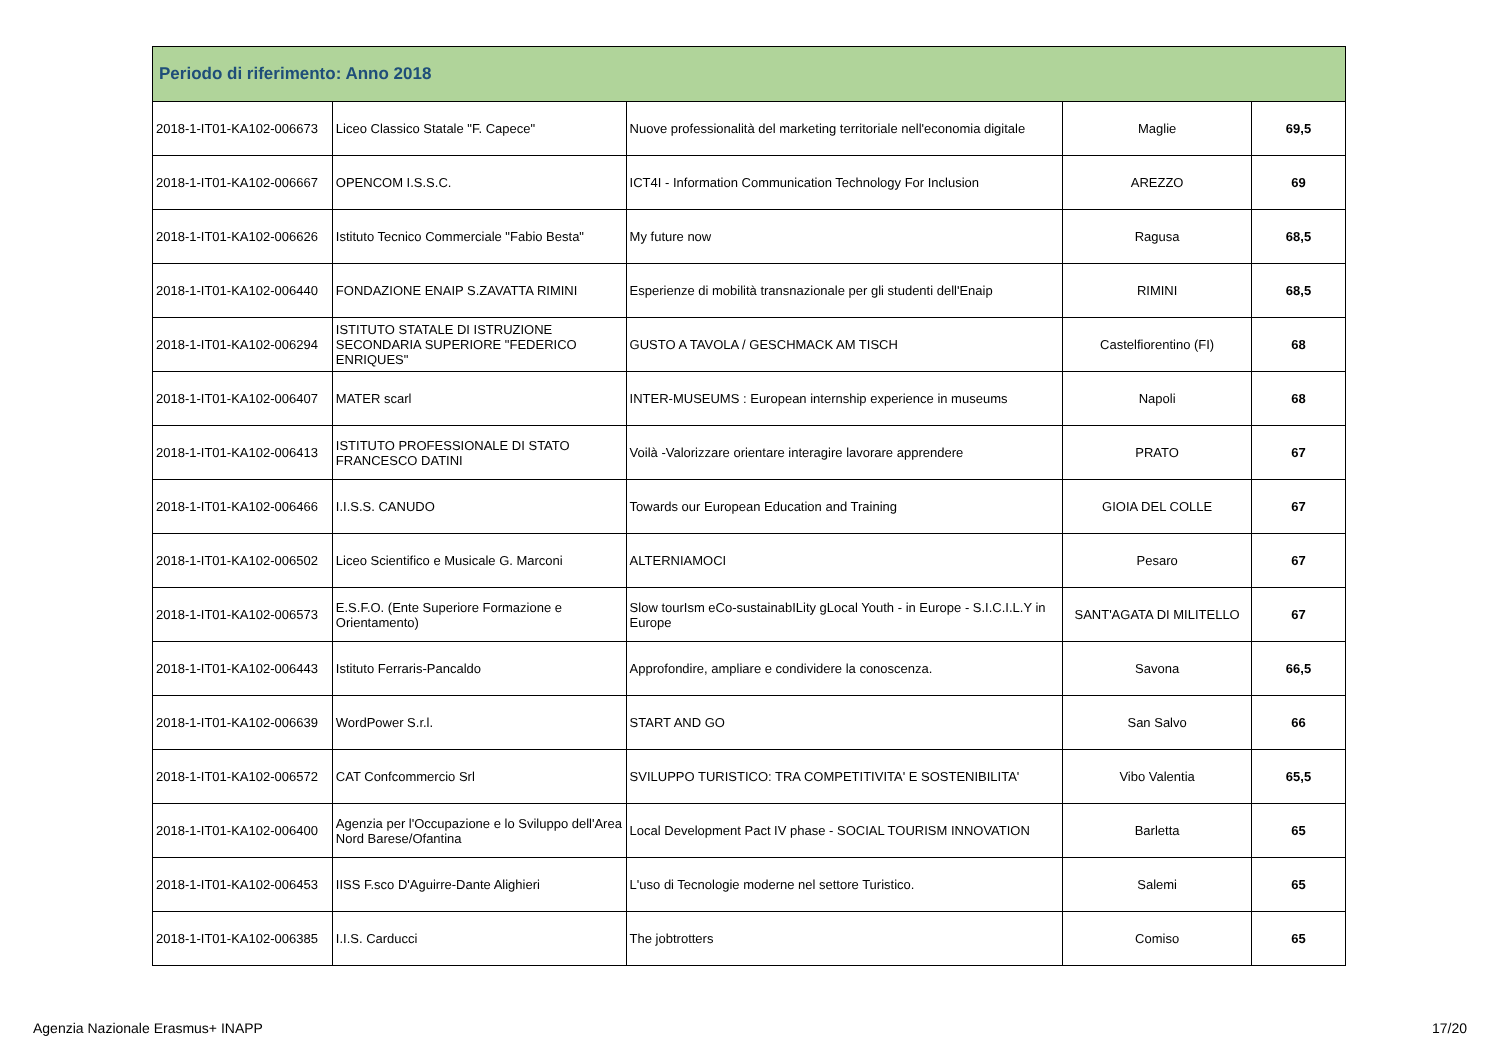| Periodo di riferimento: Anno 2018 | | | | |
| --- | --- | --- | --- | --- |
| 2018-1-IT01-KA102-006673 | Liceo Classico Statale "F. Capece" | Nuove professionalità del marketing territoriale nell'economia digitale | Maglie | 69,5 |
| 2018-1-IT01-KA102-006667 | OPENCOM I.S.S.C. | ICT4I - Information Communication Technology For Inclusion | AREZZO | 69 |
| 2018-1-IT01-KA102-006626 | Istituto Tecnico Commerciale "Fabio Besta" | My future now | Ragusa | 68,5 |
| 2018-1-IT01-KA102-006440 | FONDAZIONE ENAIP S.ZAVATTA RIMINI | Esperienze di mobilità transnazionale per gli studenti dell'Enaip | RIMINI | 68,5 |
| 2018-1-IT01-KA102-006294 | ISTITUTO STATALE DI ISTRUZIONE SECONDARIA SUPERIORE "FEDERICO ENRIQUES" | GUSTO A TAVOLA / GESCHMACK AM TISCH | Castelfiorentino (FI) | 68 |
| 2018-1-IT01-KA102-006407 | MATER scarl | INTER-MUSEUMS : European internship experience in museums | Napoli | 68 |
| 2018-1-IT01-KA102-006413 | ISTITUTO PROFESSIONALE DI STATO FRANCESCO DATINI | Voilà -Valorizzare orientare interagire lavorare apprendere | PRATO | 67 |
| 2018-1-IT01-KA102-006466 | I.I.S.S. CANUDO | Towards our European Education and Training | GIOIA DEL COLLE | 67 |
| 2018-1-IT01-KA102-006502 | Liceo Scientifico e Musicale G. Marconi | ALTERNIAMOCI | Pesaro | 67 |
| 2018-1-IT01-KA102-006573 | E.S.F.O. (Ente Superiore Formazione e Orientamento) | Slow tourIsm eCo-sustainabILity gLocal Youth - in Europe - S.I.C.I.L.Y in Europe | SANT'AGATA DI MILITELLO | 67 |
| 2018-1-IT01-KA102-006443 | Istituto Ferraris-Pancaldo | Approfondire, ampliare e condividere la conoscenza. | Savona | 66,5 |
| 2018-1-IT01-KA102-006639 | WordPower S.r.l. | START AND GO | San Salvo | 66 |
| 2018-1-IT01-KA102-006572 | CAT Confcommercio Srl | SVILUPPO TURISTICO: TRA COMPETITIVITA' E SOSTENIBILITA' | Vibo Valentia | 65,5 |
| 2018-1-IT01-KA102-006400 | Agenzia per l'Occupazione e lo Sviluppo dell'Area Nord Barese/Ofantina | Local Development Pact IV phase - SOCIAL TOURISM INNOVATION | Barletta | 65 |
| 2018-1-IT01-KA102-006453 | IISS F.sco D'Aguirre-Dante Alighieri | L'uso di Tecnologie moderne nel settore Turistico. | Salemi | 65 |
| 2018-1-IT01-KA102-006385 | I.I.S. Carducci | The jobtrotters | Comiso | 65 |
Agenzia Nazionale Erasmus+ INAPP 17/20